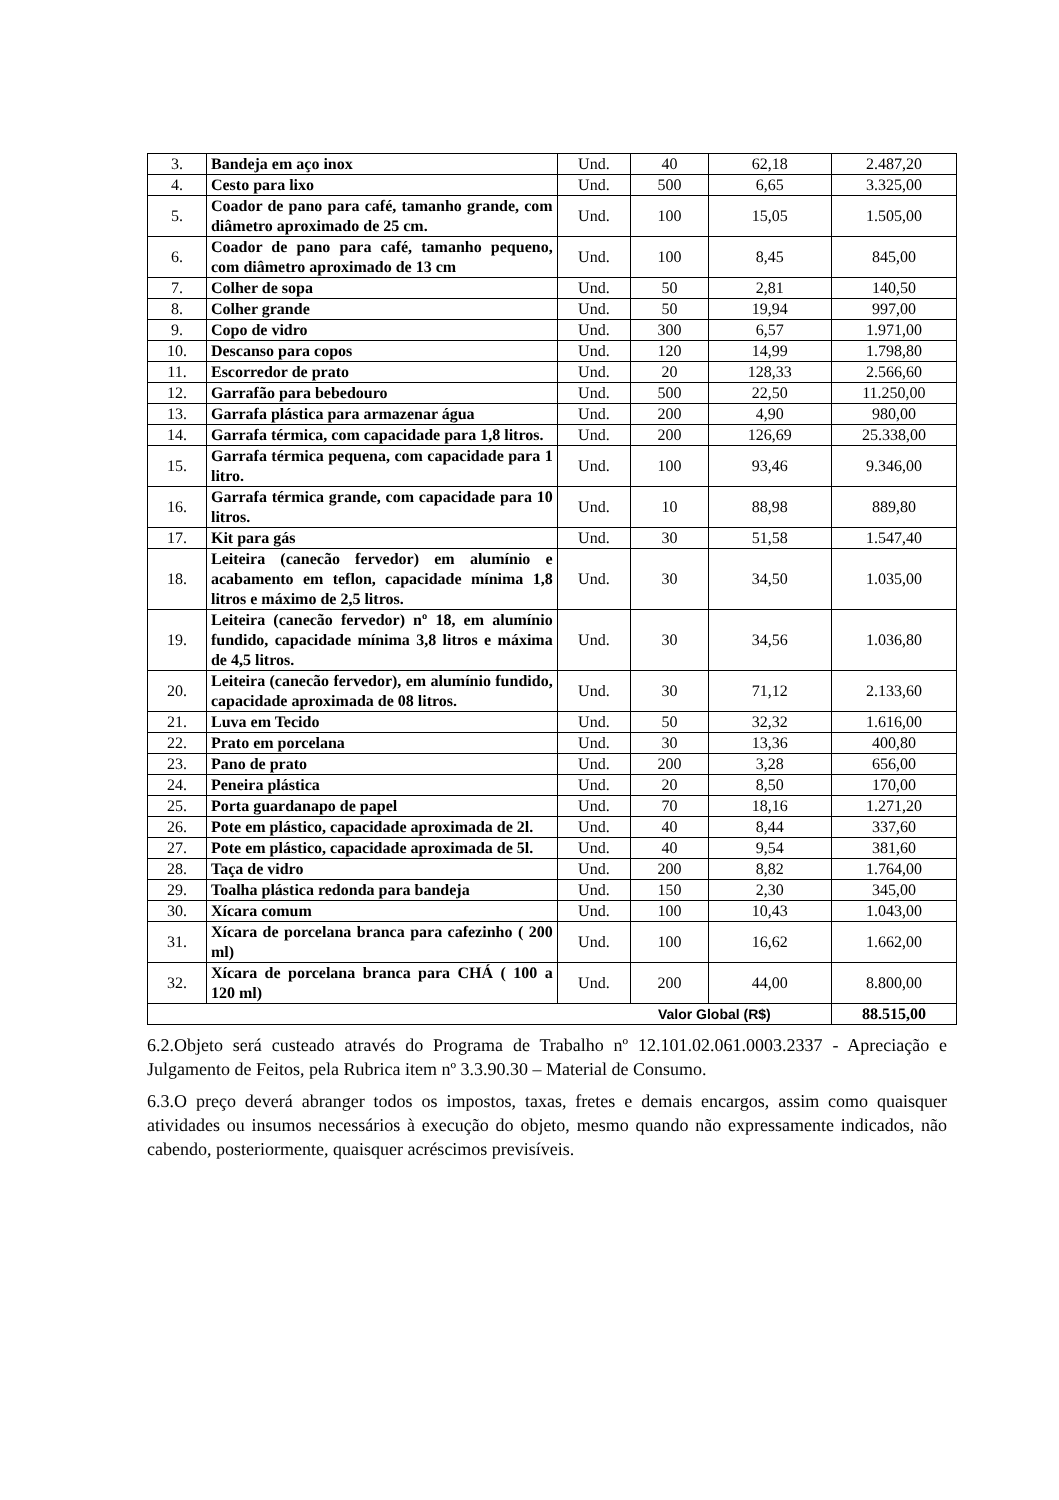| 3. | Bandeja em aço inox | Und. | 40 | 62,18 | 2.487,20 |
| 4. | Cesto para lixo | Und. | 500 | 6,65 | 3.325,00 |
| 5. | Coador de pano para café, tamanho grande, com diâmetro aproximado de 25 cm. | Und. | 100 | 15,05 | 1.505,00 |
| 6. | Coador de pano para café, tamanho pequeno, com diâmetro aproximado de 13 cm | Und. | 100 | 8,45 | 845,00 |
| 7. | Colher de sopa | Und. | 50 | 2,81 | 140,50 |
| 8. | Colher grande | Und. | 50 | 19,94 | 997,00 |
| 9. | Copo de vidro | Und. | 300 | 6,57 | 1.971,00 |
| 10. | Descanso para copos | Und. | 120 | 14,99 | 1.798,80 |
| 11. | Escorredor de prato | Und. | 20 | 128,33 | 2.566,60 |
| 12. | Garrafão para bebedouro | Und. | 500 | 22,50 | 11.250,00 |
| 13. | Garrafa plástica para armazenar água | Und. | 200 | 4,90 | 980,00 |
| 14. | Garrafa térmica, com capacidade para 1,8 litros. | Und. | 200 | 126,69 | 25.338,00 |
| 15. | Garrafa térmica pequena, com capacidade para 1 litro. | Und. | 100 | 93,46 | 9.346,00 |
| 16. | Garrafa térmica grande, com capacidade para 10 litros. | Und. | 10 | 88,98 | 889,80 |
| 17. | Kit para gás | Und. | 30 | 51,58 | 1.547,40 |
| 18. | Leiteira (canecão fervedor) em alumínio e acabamento em teflon, capacidade mínima 1,8 litros e máximo de 2,5 litros. | Und. | 30 | 34,50 | 1.035,00 |
| 19. | Leiteira (canecão fervedor) nº 18, em alumínio fundido, capacidade mínima 3,8 litros e máxima de 4,5 litros. | Und. | 30 | 34,56 | 1.036,80 |
| 20. | Leiteira (canecão fervedor), em alumínio fundido, capacidade aproximada de 08 litros. | Und. | 30 | 71,12 | 2.133,60 |
| 21. | Luva em Tecido | Und. | 50 | 32,32 | 1.616,00 |
| 22. | Prato em porcelana | Und. | 30 | 13,36 | 400,80 |
| 23. | Pano de prato | Und. | 200 | 3,28 | 656,00 |
| 24. | Peneira plástica | Und. | 20 | 8,50 | 170,00 |
| 25. | Porta guardanapo de papel | Und. | 70 | 18,16 | 1.271,20 |
| 26. | Pote em plástico, capacidade aproximada de 2l. | Und. | 40 | 8,44 | 337,60 |
| 27. | Pote em plástico, capacidade aproximada de 5l. | Und. | 40 | 9,54 | 381,60 |
| 28. | Taça de vidro | Und. | 200 | 8,82 | 1.764,00 |
| 29. | Toalha plástica redonda para bandeja | Und. | 150 | 2,30 | 345,00 |
| 30. | Xícara comum | Und. | 100 | 10,43 | 1.043,00 |
| 31. | Xícara de porcelana branca para cafezinho ( 200 ml) | Und. | 100 | 16,62 | 1.662,00 |
| 32. | Xícara de porcelana branca para CHÁ ( 100 a 120 ml) | Und. | 200 | 44,00 | 8.800,00 |
| Valor Global (R$) | | | | | 88.515,00 |
6.2.Objeto será custeado através do Programa de Trabalho nº 12.101.02.061.0003.2337 - Apreciação e Julgamento de Feitos, pela Rubrica item nº 3.3.90.30 – Material de Consumo.
6.3.O preço deverá abranger todos os impostos, taxas, fretes e demais encargos, assim como quaisquer atividades ou insumos necessários à execução do objeto, mesmo quando não expressamente indicados, não cabendo, posteriormente, quaisquer acréscimos previsíveis.